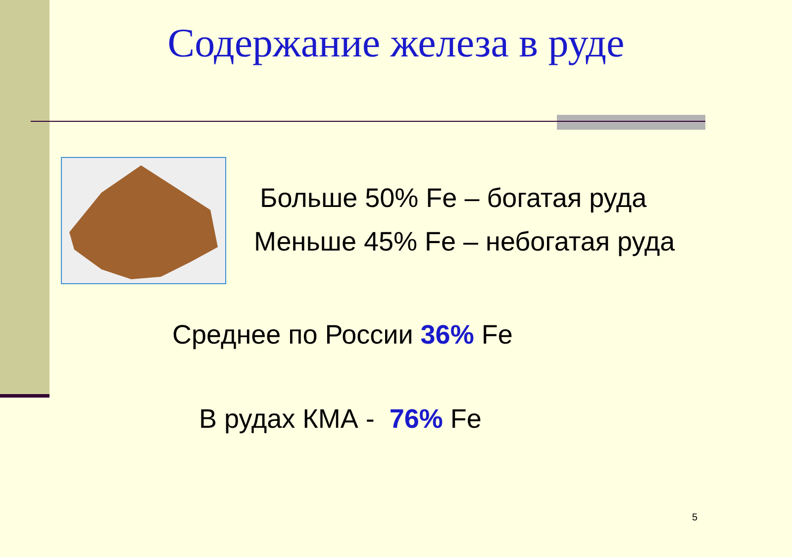Содержание железа в руде
Больше 50% Fe – богатая руда
Меньше 45% Fe – небогатая руда
Среднее по России 36% Fe
В рудах КМА - 76% Fe
5